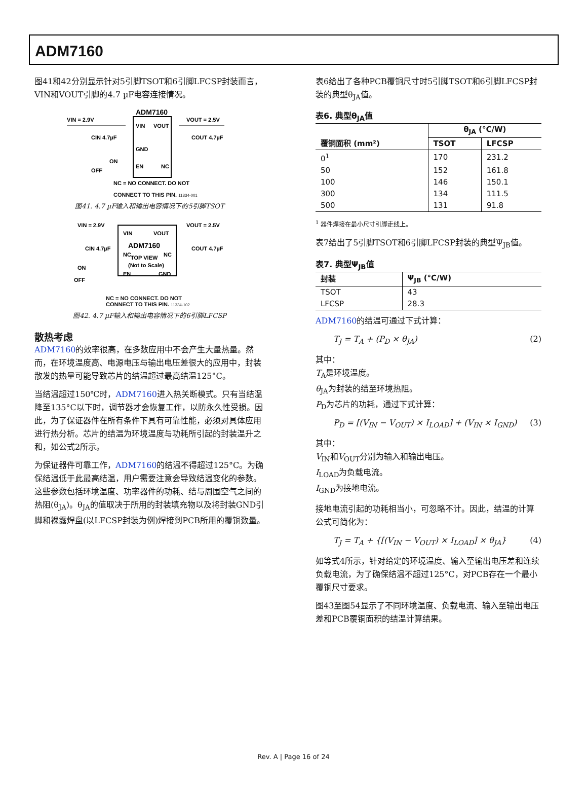ADM7160
图41和42分别显示针对5引脚TSOT和6引脚LFCSP封装而言，VIN和VOUT引脚的4.7 µF电容连接情况。
ADM7160
VIN = 2.9V
VIN
VOUT
VOUT = 2.5V
CIN 4.7µF
COUT 4.7µF
GND
EN
NC
ON
OFF
NC = NO CONNECT. DO NOT
CONNECT TO THIS PIN. 11334-001
图41. 4.7 µF输入和输出电容情况下的5引脚TSOT
VIN = 2.9V
VOUT = 2.5V
VIN
VOUT
ADM7160
CIN 4.7µF
COUT 4.7µF
NC
TOP VIEW
NC
(Not to Scale)
ON
EN
GND
OFF
NC = NO CONNECT. DO NOT
CONNECT TO THIS PIN. 11334-102
图42. 4.7 µF输入和输出电容情况下的6引脚LFCSP
散热考虑
ADM7160的效率很高，在多数应用中不会产生大量热量。然而，在环境温度高、电源电压与输出电压差很大的应用中，封装散发的热量可能导致芯片的结温超过最高结温125°C。
当结温超过150℃时，ADM7160进入热关断模式。只有当结温降至135°C以下时，调节器才会恢复工作，以防永久性受损。因此，为了保证器件在所有条件下具有可靠性能，必须对具体应用进行热分析。芯片的结温为环境温度与功耗所引起的封装温升之和，如公式2所示。
为保证器件可靠工作，ADM7160的结温不得超过125°C。为确保结温低于此最高结温，用户需要注意会导致结温变化的参数。这些参数包括环境温度、功率器件的功耗、结与周围空气之间的热阻(θ<sub>JA</sub>)。θ<sub>JA</sub>的值取决于所用的封装填充物以及将封装GND引脚和裸露焊盘(以LFCSP封装为例)焊接到PCB所用的覆铜数量。
表6给出了各种PCB覆铜尺寸时5引脚TSOT和6引脚LFCSP封装的典型θ<sub>JA</sub>值。
表6. 典型θ<sub>JA</sub>值
| | θ<sub>JA</sub> (°C/W) | |
| --- | --- | --- |
| 覆铜面积 (mm²) | TSOT | LFCSP |
| 0<sup>1</sup> | 170 | 231.2 |
| 50 | 152 | 161.8 |
| 100 | 146 | 150.1 |
| 300 | 134 | 111.5 |
| 500 | 131 | 91.8 |
<sup>1</sup> 器件焊接在最小尺寸引脚走线上。
表7给出了5引脚TSOT和6引脚LFCSP封装的典型Ψ<sub>JB</sub>值。
表7. 典型Ψ<sub>JB</sub>值
| 封装 | Ψ<sub>JB</sub> (°C/W) |
| --- | --- |
| TSOT | 43 |
| LFCSP | 28.3 |
ADM7160的结温可通过下式计算：
T<sub>J</sub> = T<sub>A</sub> + (P<sub>D</sub> × θ<sub>JA</sub>) (2)
其中：
T<sub>A</sub>是环境温度。
θ<sub>JA</sub>为封装的结至环境热阻。
P<sub>D</sub>为芯片的功耗，通过下式计算：
P<sub>D</sub> = [(V<sub>IN</sub> − V<sub>OUT</sub>) × I<sub>LOAD</sub>] + (V<sub>IN</sub> × I<sub>GND</sub>) (3)
其中：
V<sub>IN</sub>和V<sub>OUT</sub>分别为输入和输出电压。
I<sub>LOAD</sub>为负载电流。
I<sub>GND</sub>为接地电流。
接地电流引起的功耗相当小，可忽略不计。因此，结温的计算公式可简化为：
T<sub>J</sub> = T<sub>A</sub> + {[(V<sub>IN</sub> − V<sub>OUT</sub>) × I<sub>LOAD</sub>] × θ<sub>JA</sub>} (4)
如等式4所示，针对给定的环境温度、输入至输出电压差和连续负载电流，为了确保结温不超过125°C，对PCB存在一个最小覆铜尺寸要求。
图43至图54显示了不同环境温度、负载电流、输入至输出电压差和PCB覆铜面积的结温计算结果。
Rev. A | Page 16 of 24